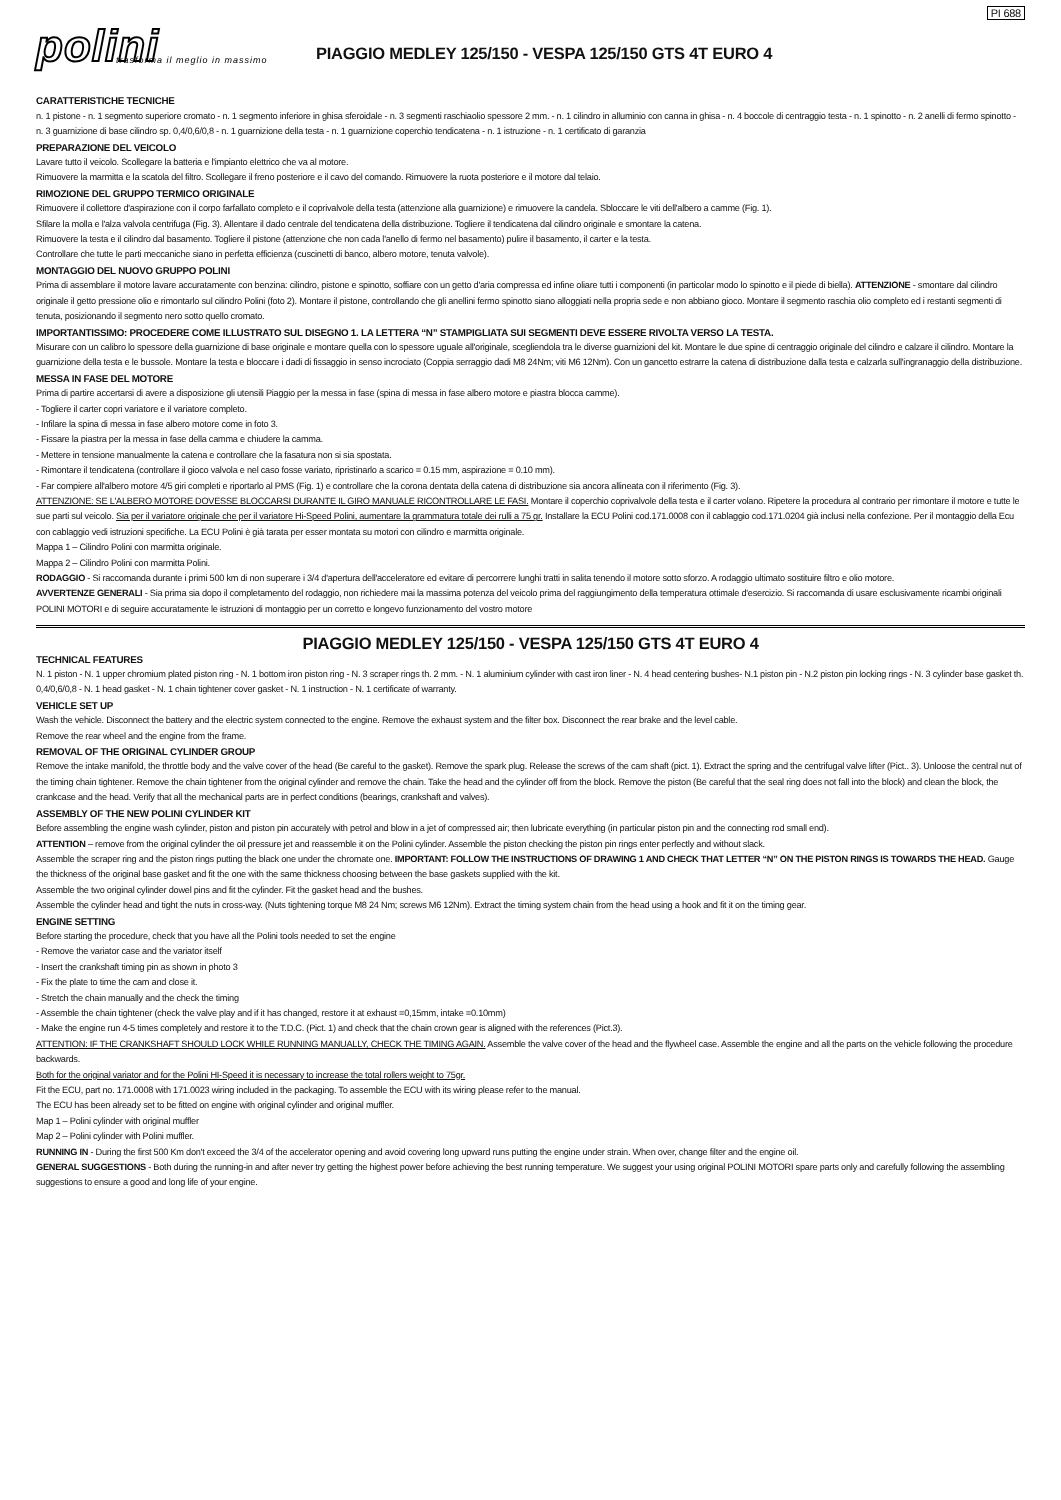PI 688
polini
trasforma il meglio in massimo
PIAGGIO MEDLEY 125/150 - VESPA 125/150 GTS 4T EURO 4
CARATTERISTICHE TECNICHE
n. 1 pistone - n. 1 segmento superiore cromato - n. 1 segmento inferiore in ghisa sferoidale - n. 3 segmenti raschiaolio spessore 2 mm. - n. 1 cilindro in alluminio con canna in ghisa - n. 4 boccole di centraggio testa - n. 1 spinotto - n. 2 anelli di fermo spinotto - n. 3 guarnizione di base cilindro sp. 0,4/0,6/0,8 - n. 1 guarnizione della testa - n. 1 guarnizione coperchio tendicatena - n. 1 istruzione - n. 1 certificato di garanzia
PREPARAZIONE DEL VEICOLO
Lavare tutto il veicolo. Scollegare la batteria e l'impianto elettrico che va al motore.
Rimuovere la marmitta e la scatola del filtro. Scollegare il freno posteriore e il cavo del comando. Rimuovere la ruota posteriore e il motore dal telaio.
RIMOZIONE DEL GRUPPO TERMICO ORIGINALE
Rimuovere il collettore d'aspirazione con il corpo farfallato completo e il coprivalvole della testa (attenzione alla guarnizione) e rimuovere la candela. Sbloccare le viti dell'albero a camme (Fig. 1).
Sfilare la molla e l'alza valvola centrifuga (Fig. 3). Allentare il dado centrale del tendicatena della distribuzione. Togliere il tendicatena dal cilindro originale e smontare la catena.
Rimuovere la testa e il cilindro dal basamento. Togliere il pistone (attenzione che non cada l'anello di fermo nel basamento) pulire il basamento, il carter e la testa.
Controllare che tutte le parti meccaniche siano in perfetta efficienza (cuscinetti di banco, albero motore, tenuta valvole).
MONTAGGIO DEL NUOVO GRUPPO POLINI
Prima di assemblare il motore lavare accuratamente con benzina: cilindro, pistone e spinotto, soffiare con un getto d'aria compressa ed infine oliare tutti i componenti (in particolar modo lo spinotto e il piede di biella). ATTENZIONE - smontare dal cilindro originale il getto pressione olio e rimontarlo sul cilindro Polini (foto 2). Montare il pistone, controllando che gli anellini fermo spinotto siano alloggiati nella propria sede e non abbiano gioco. Montare il segmento raschia olio completo ed i restanti segmenti di tenuta, posizionando il segmento nero sotto quello cromato.
IMPORTANTISSIMO: PROCEDERE COME ILLUSTRATO SUL DISEGNO 1. LA LETTERA “N” STAMPIGLIATA SUI SEGMENTI DEVE ESSERE RIVOLTA VERSO LA TESTA.
Misurare con un calibro lo spessore della guarnizione di base originale e montare quella con lo spessore uguale all'originale, scegliendola tra le diverse guarnizioni del kit. Montare le due spine di centraggio originale del cilindro e calzare il cilindro. Montare la guarnizione della testa e le bussole. Montare la testa e bloccare i dadi di fissaggio in senso incrociato (Coppia serraggio dadi M8 24Nm; viti M6 12Nm). Con un gancetto estrarre la catena di distribuzione dalla testa e calzarla sull'ingranaggio della distribuzione.
MESSA IN FASE DEL MOTORE
Prima di partire accertarsi di avere a disposizione gli utensili Piaggio per la messa in fase (spina di messa in fase albero motore e piastra blocca camme).
- Togliere il carter copri variatore e il variatore completo.
- Infilare la spina di messa in fase albero motore come in foto 3.
- Fissare la piastra per la messa in fase della camma e chiudere la camma.
- Mettere in tensione manualmente la catena e controllare che la fasatura non si sia spostata.
- Rimontare il tendicatena (controllare il gioco valvola e nel caso fosse variato, ripristinarlo a scarico = 0.15 mm, aspirazione = 0.10 mm).
- Far compiere all'albero motore 4/5 giri completi e riportarlo al PMS (Fig. 1) e controllare che la corona dentata della catena di distribuzione sia ancora allineata con il riferimento (Fig. 3).
ATTENZIONE: SE L'ALBERO MOTORE DOVESSE BLOCCARSI DURANTE IL GIRO MANUALE RICONTROLLARE LE FASI. Montare il coperchio coprivalvole della testa e il carter volano. Ripetere la procedura al contrario per rimontare il motore e tutte le sue parti sul veicolo. Sia per il variatore originale che per il variatore Hi-Speed Polini, aumentare la grammatura totale dei rulli a 75 gr. Installare la ECU Polini cod.171.0008 con il cablaggio cod.171.0204 già inclusi nella confezione. Per il montaggio della Ecu con cablaggio vedi istruzioni specifiche. La ECU Polini è già tarata per esser montata su motori con cilindro e marmitta originale.
Mappa 1 – Cilindro Polini con marmitta originale.
Mappa 2 – Cilindro Polini con marmitta Polini.
RODAGGIO - Si raccomanda durante i primi 500 km di non superare i 3/4 d'apertura dell'acceleratore ed evitare di percorrere lunghi tratti in salita tenendo il motore sotto sforzo. A rodaggio ultimato sostituire filtro e olio motore.
AVVERTENZE GENERALI - Sia prima sia dopo il completamento del rodaggio, non richiedere mai la massima potenza del veicolo prima del raggiungimento della temperatura ottimale d'esercizio. Si raccomanda di usare esclusivamente ricambi originali POLINI MOTORI e di seguire accuratamente le istruzioni di montaggio per un corretto e longevo funzionamento del vostro motore
PIAGGIO MEDLEY 125/150 - VESPA 125/150 GTS 4T EURO 4
TECHNICAL FEATURES
N. 1 piston - N. 1 upper chromium plated piston ring - N. 1 bottom iron piston ring - N. 3 scraper rings th. 2 mm. - N. 1 aluminium cylinder with cast iron liner - N. 4 head centering bushes- N.1 piston pin - N.2 piston pin locking rings - N. 3 cylinder base gasket th. 0,4/0,6/0,8 - N. 1 head gasket - N. 1 chain tightener cover gasket - N. 1 instruction - N. 1 certificate of warranty.
VEHICLE SET UP
Wash the vehicle. Disconnect the battery and the electric system connected to the engine. Remove the exhaust system and the filter box. Disconnect the rear brake and the level cable.
Remove the rear wheel and the engine from the frame.
REMOVAL OF THE ORIGINAL CYLINDER GROUP
Remove the intake manifold, the throttle body and the valve cover of the head (Be careful to the gasket). Remove the spark plug. Release the screws of the cam shaft (pict. 1). Extract the spring and the centrifugal valve lifter (Pict.. 3). Unloose the central nut of the timing chain tightener. Remove the chain tightener from the original cylinder and remove the chain. Take the head and the cylinder off from the block. Remove the piston (Be careful that the seal ring does not fall into the block) and clean the block, the crankcase and the head. Verify that all the mechanical parts are in perfect conditions (bearings, crankshaft and valves).
ASSEMBLY OF THE NEW POLINI CYLINDER KIT
Before assembling the engine wash cylinder, piston and piston pin accurately with petrol and blow in a jet of compressed air; then lubricate everything (in particular piston pin and the connecting rod small end).
ATTENTION – remove from the original cylinder the oil pressure jet and reassemble it on the Polini cylinder. Assemble the piston checking the piston pin rings enter perfectly and without slack.
Assemble the scraper ring and the piston rings putting the black one under the chromate one. IMPORTANT: FOLLOW THE INSTRUCTIONS OF DRAWING 1 AND CHECK THAT LETTER “N” ON THE PISTON RINGS IS TOWARDS THE HEAD. Gauge the thickness of the original base gasket and fit the one with the same thickness choosing between the base gaskets supplied with the kit.
Assemble the two original cylinder dowel pins and fit the cylinder. Fit the gasket head and the bushes.
Assemble the cylinder head and tight the nuts in cross-way. (Nuts tightening torque M8 24 Nm; screws M6 12Nm). Extract the timing system chain from the head using a hook and fit it on the timing gear.
ENGINE SETTING
Before starting the procedure, check that you have all the Polini tools needed to set the engine
- Remove the variator case and the variator itself
- Insert the crankshaft timing pin as shown in photo 3
- Fix the plate to time the cam and close it.
- Stretch the chain manually and the check the timing
- Assemble the chain tightener (check the valve play and if it has changed, restore it at exhaust =0,15mm, intake =0.10mm)
- Make the engine run 4-5 times completely and restore it to the T.D.C. (Pict. 1) and check that the chain crown gear is aligned with the references (Pict.3).
ATTENTION: IF THE CRANKSHAFT SHOULD LOCK WHILE RUNNING MANUALLY, CHECK THE TIMING AGAIN. Assemble the valve cover of the head and the flywheel case. Assemble the engine and all the parts on the vehicle following the procedure backwards.
Both for the original variator and for the Polini HI-Speed it is necessary to increase the total rollers weight to 75gr.
Fit the ECU, part no. 171.0008 with 171.0023 wiring included in the packaging. To assemble the ECU with its wiring please refer to the manual.
The ECU has been already set to be fitted on engine with original cylinder and original muffler.
Map 1 – Polini cylinder with original muffler
Map 2 – Polini cylinder with Polini muffler.
RUNNING IN - During the first 500 Km don't exceed the 3/4 of the accelerator opening and avoid covering long upward runs putting the engine under strain. When over, change filter and the engine oil.
GENERAL SUGGESTIONS - Both during the running-in and after never try getting the highest power before achieving the best running temperature. We suggest your using original POLINI MOTORI spare parts only and carefully following the assembling suggestions to ensure a good and long life of your engine.